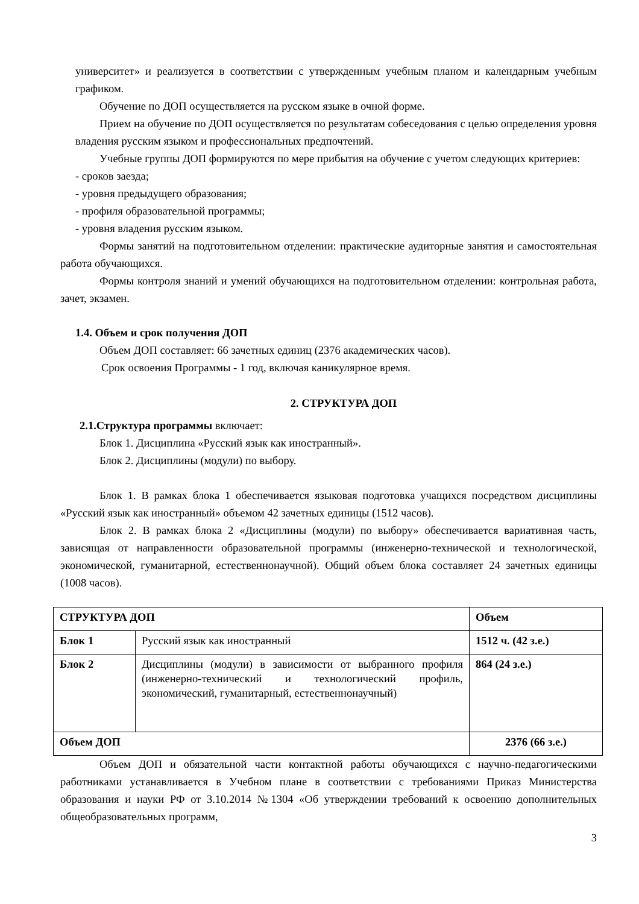университет» и реализуется в соответствии с утвержденным учебным планом и календарным учебным графиком.
Обучение по ДОП осуществляется на русском языке в очной форме.
Прием на обучение по ДОП осуществляется по результатам собеседования с целью определения уровня владения русским языком и профессиональных предпочтений.
Учебные группы ДОП формируются по мере прибытия на обучение с учетом следующих критериев:
- сроков заезда;
- уровня предыдущего образования;
- профиля образовательной программы;
- уровня владения русским языком.
Формы занятий на подготовительном отделении: практические аудиторные занятия и самостоятельная работа обучающихся.
Формы контроля знаний и умений обучающихся на подготовительном отделении: контрольная работа, зачет, экзамен.
1.4. Объем и срок получения ДОП
Объем ДОП составляет: 66 зачетных единиц (2376 академических часов).
Срок освоения Программы - 1 год, включая каникулярное время.
2. СТРУКТУРА ДОП
2.1.Структура программы включает:
Блок 1. Дисциплина «Русский язык как иностранный».
Блок 2. Дисциплины (модули) по выбору.
Блок 1. В рамках блока 1 обеспечивается языковая подготовка учащихся посредством дисциплины «Русский язык как иностранный» объемом 42 зачетных единицы (1512 часов).
Блок 2. В рамках блока 2 «Дисциплины (модули) по выбору» обеспечивается вариативная часть, зависящая от направленности образовательной программы (инженерно-технической и технологической, экономической, гуманитарной, естественнонаучной). Общий объем блока составляет 24 зачетных единицы (1008 часов).
| СТРУКТУРА ДОП | | Объем |
| Блок 1 | Русский язык как иностранный | 1512 ч. (42 з.е.) |
| Блок 2 | Дисциплины (модули) в зависимости от выбранного профиля (инженерно-технический и технологический профиль, экономический, гуманитарный, естественнонаучный) | 864 (24 з.е.) |
| Объем ДОП | | 2376 (66 з.е.) |
Объем ДОП и обязательной части контактной работы обучающихся с научно-педагогическими работниками устанавливается в Учебном плане в соответствии с требованиями Приказ Министерства образования и науки РФ от 3.10.2014 №1304 «Об утверждении требований к освоению дополнительных общеобразовательных программ,
3